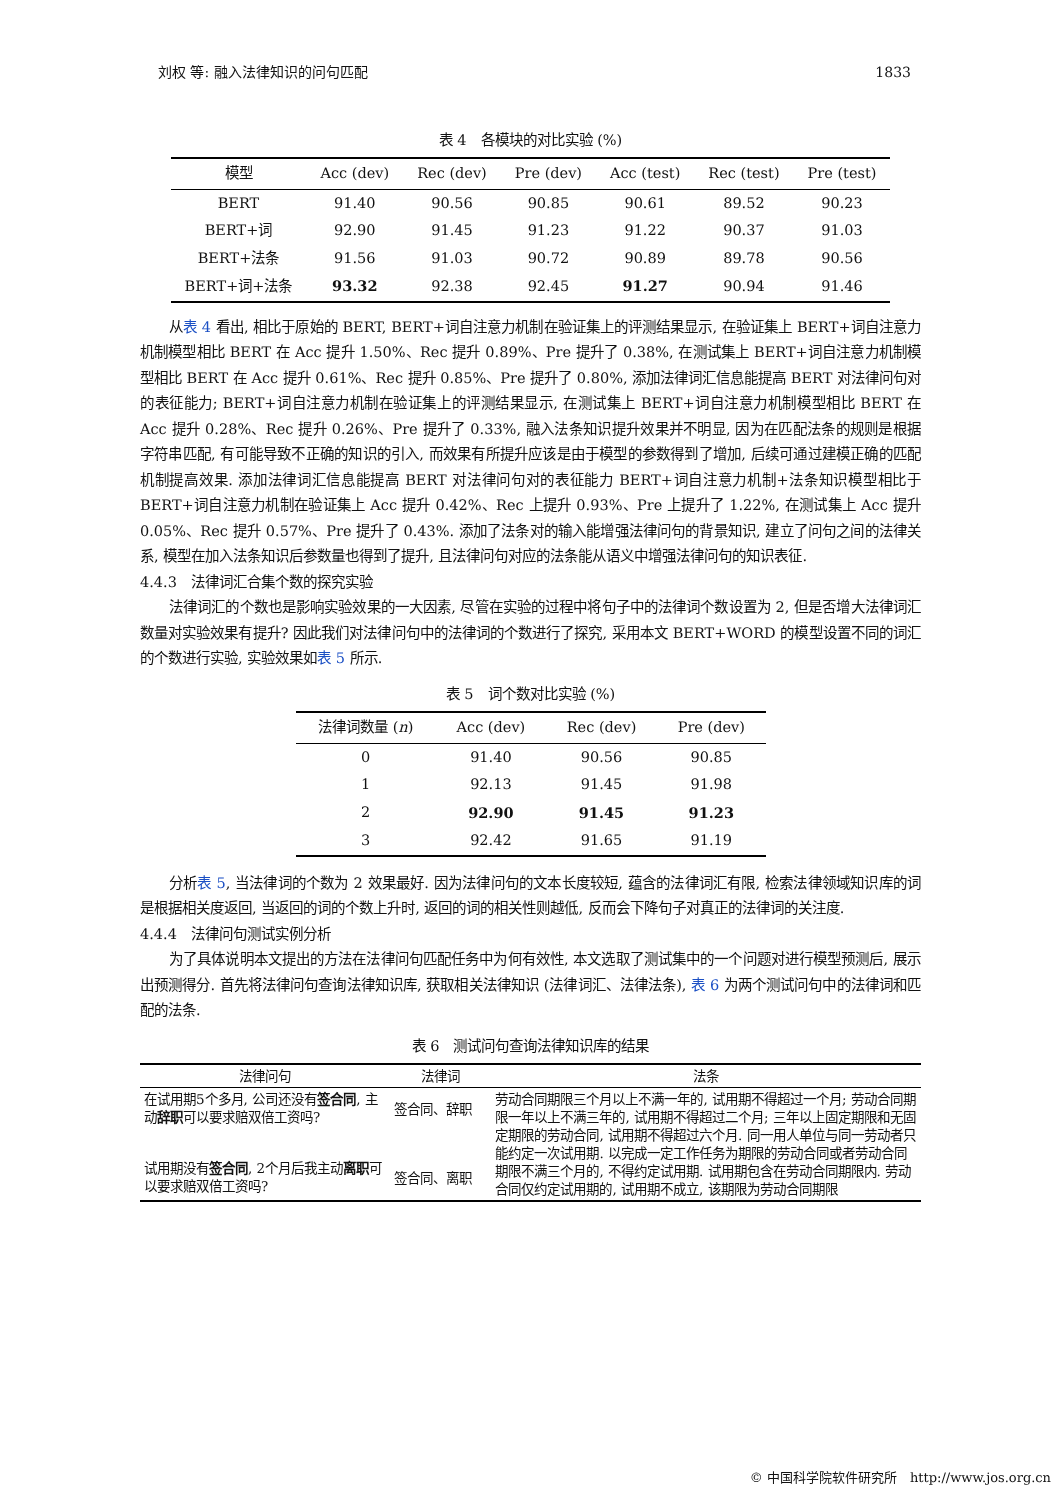刘权 等: 融入法律知识的问句匹配 1833
表 4　各模块的对比实验 (%)
| 模型 | Acc (dev) | Rec (dev) | Pre (dev) | Acc (test) | Rec (test) | Pre (test) |
| --- | --- | --- | --- | --- | --- | --- |
| BERT | 91.40 | 90.56 | 90.85 | 90.61 | 89.52 | 90.23 |
| BERT+词 | 92.90 | 91.45 | 91.23 | 91.22 | 90.37 | 91.03 |
| BERT+法条 | 91.56 | 91.03 | 90.72 | 90.89 | 89.78 | 90.56 |
| BERT+词+法条 | 93.32 | 92.38 | 92.45 | 91.27 | 90.94 | 91.46 |
从表 4 看出, 相比于原始的 BERT, BERT+词自注意力机制在验证集上的评测结果显示, 在验证集上 BERT+词自注意力机制模型相比 BERT 在 Acc 提升 1.50%、Rec 提升 0.89%、Pre 提升了 0.38%, 在测试集上 BERT+词自注意力机制模型相比 BERT 在 Acc 提升 0.61%、Rec 提升 0.85%、Pre 提升了 0.80%, 添加法律词汇信息能提高 BERT 对法律问句对的表征能力; BERT+词自注意力机制在验证集上的评测结果显示, 在测试集上 BERT+词自注意力机制模型相比 BERT 在 Acc 提升 0.28%、Rec 提升 0.26%、Pre 提升了 0.33%, 融入法条知识提升效果并不明显, 因为在匹配法条的规则是根据字符串匹配, 有可能导致不正确的知识的引入, 而效果有所提升应该是由于模型的参数得到了增加, 后续可通过建模正确的匹配机制提高效果. 添加法律词汇信息能提高 BERT 对法律问句对的表征能力 BERT+词自注意力机制+法条知识模型相比于 BERT+词自注意力机制在验证集上 Acc 提升 0.42%、Rec 上提升 0.93%、Pre 上提升了 1.22%, 在测试集上 Acc 提升 0.05%、Rec 提升 0.57%、Pre 提升了 0.43%. 添加了法条对的输入能增强法律问句的背景知识, 建立了问句之间的法律关系, 模型在加入法条知识后参数量也得到了提升, 且法律问句对应的法条能从语义中增强法律问句的知识表征.
4.4.3　法律词汇合集个数的探究实验
法律词汇的个数也是影响实验效果的一大因素, 尽管在实验的过程中将句子中的法律词个数设置为 2, 但是否增大法律词汇数量对实验效果有提升? 因此我们对法律问句中的法律词的个数进行了探究, 采用本文 BERT+WORD 的模型设置不同的词汇的个数进行实验, 实验效果如表 5 所示.
表 5　词个数对比实验 (%)
| 法律词数量 ( n ) | Acc (dev) | Rec (dev) | Pre (dev) |
| --- | --- | --- | --- |
| 0 | 91.40 | 90.56 | 90.85 |
| 1 | 92.13 | 91.45 | 91.98 |
| 2 | 92.90 | 91.45 | 91.23 |
| 3 | 92.42 | 91.65 | 91.19 |
分析表 5, 当法律词的个数为 2 效果最好. 因为法律问句的文本长度较短, 蕴含的法律词汇有限, 检索法律领域知识库的词是根据相关度返回, 当返回的词的个数上升时, 返回的词的相关性则越低, 反而会下降句子对真正的法律词的关注度.
4.4.4　法律问句测试实例分析
为了具体说明本文提出的方法在法律问句匹配任务中为何有效性, 本文选取了测试集中的一个问题对进行模型预测后, 展示出预测得分. 首先将法律问句查询法律知识库, 获取相关法律知识 (法律词汇、法律法条), 表 6 为两个测试问句中的法律词和匹配的法条.
表 6　测试问句查询法律知识库的结果
| 法律问句 | 法律词 | 法条 |
| --- | --- | --- |
| 在试用期5个多月, 公司还没有 签合同 , 主动 辞职 可以要求赔双倍工资吗? | 签合同、辞职 | 劳动合同期限三个月以上不满一年的, 试用期不得超过一个月; 劳动合同期限一年以上不满三年的, 试用期不得超过二个月; 三年以上固定期限和无固定期限的劳动合同, 试用期不得超过六个月. 同一用人单位与同一劳动者只能约定一次试用期. 以完成一定工作任务为期限的劳动合同或者劳动合同期限不满三个月的, 不得约定试用期. 试用期包含在劳动合同期限内. 劳动合同仅约定试用期的, 试用期不成立, 该期限为劳动合同期限 |
| 试用期没有 签合同 , 2个月后我主动 离职 可以要求赔双倍工资吗? | 签合同、离职 | |
© 中国科学院软件研究所　http://www.jos.org.cn